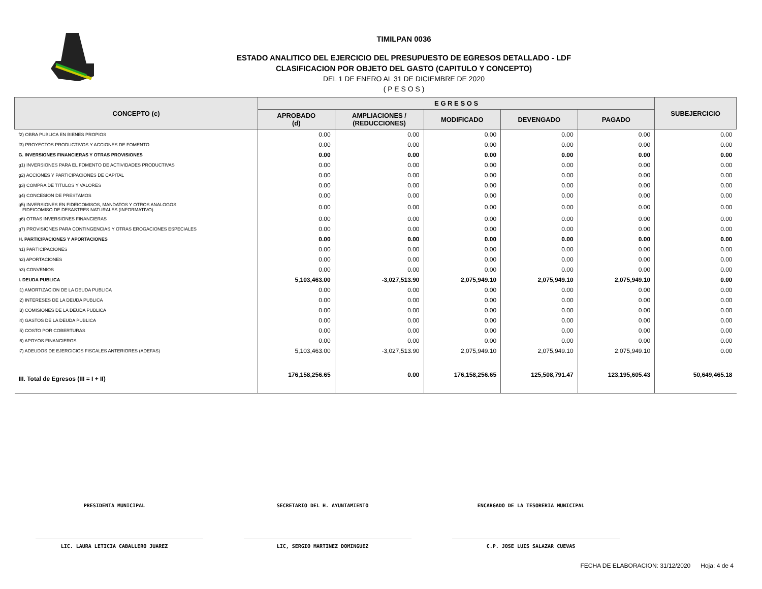TIMILPAN 0036
ESTADO ANALITICO DEL EJERCICIO DEL PRESUPUESTO DE EGRESOS DETALLADO - LDF
CLASIFICACION POR OBJETO DEL GASTO (CAPITULO Y CONCEPTO)
DEL 1 DE ENERO AL 31 DE DICIEMBRE DE 2020
( P E S O S )
| CONCEPTO (c) | E G R E S O S | | | | | SUBEJERCICIO |
| --- | --- | --- | --- | --- | --- | --- |
| | APROBADO (d) | AMPLIACIONES / (REDUCCIONES) | MODIFICADO | DEVENGADO | PAGADO | |
| f2) OBRA PUBLICA EN BIENES PROPIOS | 0.00 | 0.00 | 0.00 | 0.00 | 0.00 | 0.00 |
| f3) PROYECTOS PRODUCTIVOS Y ACCIONES DE FOMENTO | 0.00 | 0.00 | 0.00 | 0.00 | 0.00 | 0.00 |
| G. INVERSIONES FINANCIERAS Y OTRAS PROVISIONES | 0.00 | 0.00 | 0.00 | 0.00 | 0.00 | 0.00 |
| g1) INVERSIONES PARA EL FOMENTO DE ACTIVIDADES PRODUCTIVAS | 0.00 | 0.00 | 0.00 | 0.00 | 0.00 | 0.00 |
| g2) ACCIONES Y PARTICIPACIONES DE CAPITAL | 0.00 | 0.00 | 0.00 | 0.00 | 0.00 | 0.00 |
| g3) COMPRA DE TITULOS Y VALORES | 0.00 | 0.00 | 0.00 | 0.00 | 0.00 | 0.00 |
| g4) CONCESION DE PRESTAMOS | 0.00 | 0.00 | 0.00 | 0.00 | 0.00 | 0.00 |
| g5) INVERSIONES EN FIDEICOMISOS, MANDATOS Y OTROS ANALOGOS FIDEICOMISO DE DESASTRES NATURALES (INFORMATIVO) | 0.00 | 0.00 | 0.00 | 0.00 | 0.00 | 0.00 |
| g6) OTRAS INVERSIONES FINANCIERAS | 0.00 | 0.00 | 0.00 | 0.00 | 0.00 | 0.00 |
| g7) PROVISIONES PARA CONTINGENCIAS Y OTRAS EROGACIONES ESPECIALES | 0.00 | 0.00 | 0.00 | 0.00 | 0.00 | 0.00 |
| H. PARTICIPACIONES Y APORTACIONES | 0.00 | 0.00 | 0.00 | 0.00 | 0.00 | 0.00 |
| h1) PARTICIPACIONES | 0.00 | 0.00 | 0.00 | 0.00 | 0.00 | 0.00 |
| h2) APORTACIONES | 0.00 | 0.00 | 0.00 | 0.00 | 0.00 | 0.00 |
| h3) CONVENIOS | 0.00 | 0.00 | 0.00 | 0.00 | 0.00 | 0.00 |
| I. DEUDA PUBLICA | 5,103,463.00 | -3,027,513.90 | 2,075,949.10 | 2,075,949.10 | 2,075,949.10 | 0.00 |
| i1) AMORTIZACION DE LA DEUDA PUBLICA | 0.00 | 0.00 | 0.00 | 0.00 | 0.00 | 0.00 |
| i2) INTERESES DE LA DEUDA PUBLICA | 0.00 | 0.00 | 0.00 | 0.00 | 0.00 | 0.00 |
| i3) COMISIONES DE LA DEUDA PUBLICA | 0.00 | 0.00 | 0.00 | 0.00 | 0.00 | 0.00 |
| i4) GASTOS DE LA DEUDA PUBLICA | 0.00 | 0.00 | 0.00 | 0.00 | 0.00 | 0.00 |
| i5) COSTO POR COBERTURAS | 0.00 | 0.00 | 0.00 | 0.00 | 0.00 | 0.00 |
| i6) APOYOS FINANCIEROS | 0.00 | 0.00 | 0.00 | 0.00 | 0.00 | 0.00 |
| i7) ADEUDOS DE EJERCICIOS FISCALES ANTERIORES (ADEFAS) | 5,103,463.00 | -3,027,513.90 | 2,075,949.10 | 2,075,949.10 | 2,075,949.10 | 0.00 |
| III. Total de Egresos (III = I + II) | 176,158,256.65 | 0.00 | 176,158,256.65 | 125,508,791.47 | 123,195,605.43 | 50,649,465.18 |
PRESIDENTA MUNICIPAL
LIC. LAURA LETICIA CABALLERO JUAREZ
SECRETARIO DEL H. AYUNTAMIENTO
LIC, SERGIO MARTINEZ DOMINGUEZ
ENCARGADO DE LA TESORERIA MUNICIPAL
C.P. JOSE LUIS SALAZAR CUEVAS
FECHA DE ELABORACION: 31/12/2020 Hoja: 4 de 4